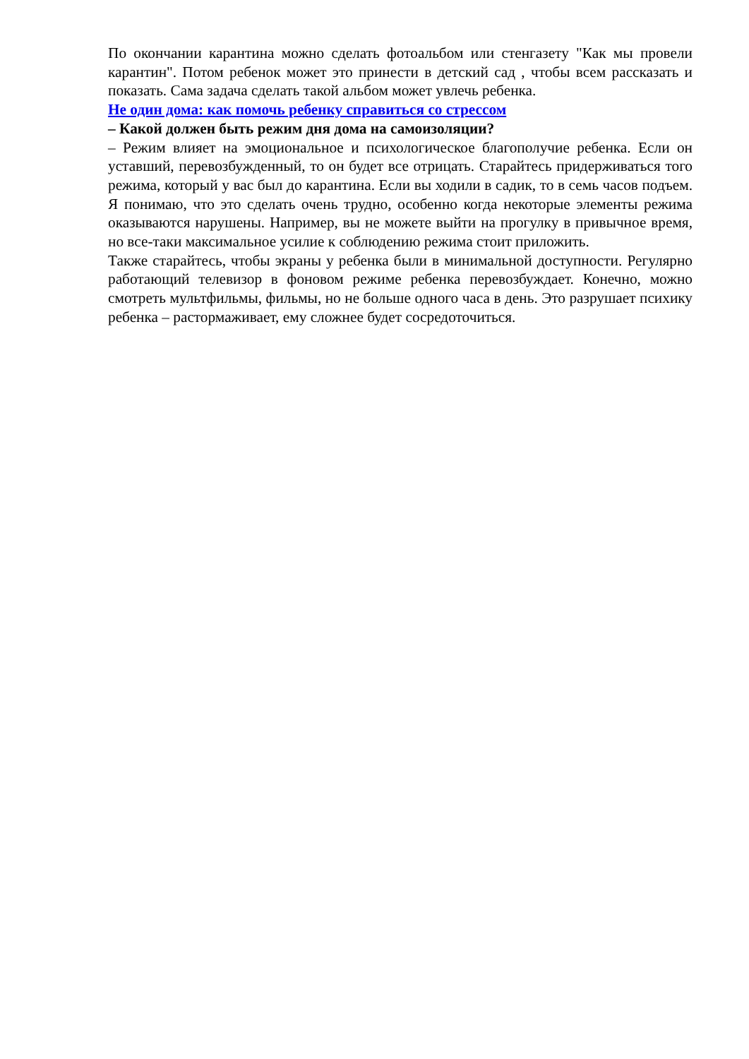По окончании карантина можно сделать фотоальбом или стенгазету "Как мы провели карантин". Потом ребенок может это принести в детский сад , чтобы всем рассказать и показать. Сама задача сделать такой альбом может увлечь ребенка.
Не один дома: как помочь ребенку справиться со стрессом
– Какой должен быть режим дня дома на самоизоляции?
– Режим влияет на эмоциональное и психологическое благополучие ребенка. Если он уставший, перевозбужденный, то он будет все отрицать. Старайтесь придерживаться того режима, который у вас был до карантина. Если вы ходили в садик, то в семь часов подъем. Я понимаю, что это сделать очень трудно, особенно когда некоторые элементы режима оказываются нарушены. Например, вы не можете выйти на прогулку в привычное время, но все-таки максимальное усилие к соблюдению режима стоит приложить.
Также старайтесь, чтобы экраны у ребенка были в минимальной доступности. Регулярно работающий телевизор в фоновом режиме ребенка перевозбуждает. Конечно, можно смотреть мультфильмы, фильмы, но не больше одного часа в день. Это разрушает психику ребенка – растормаживает, ему сложнее будет сосредоточиться.